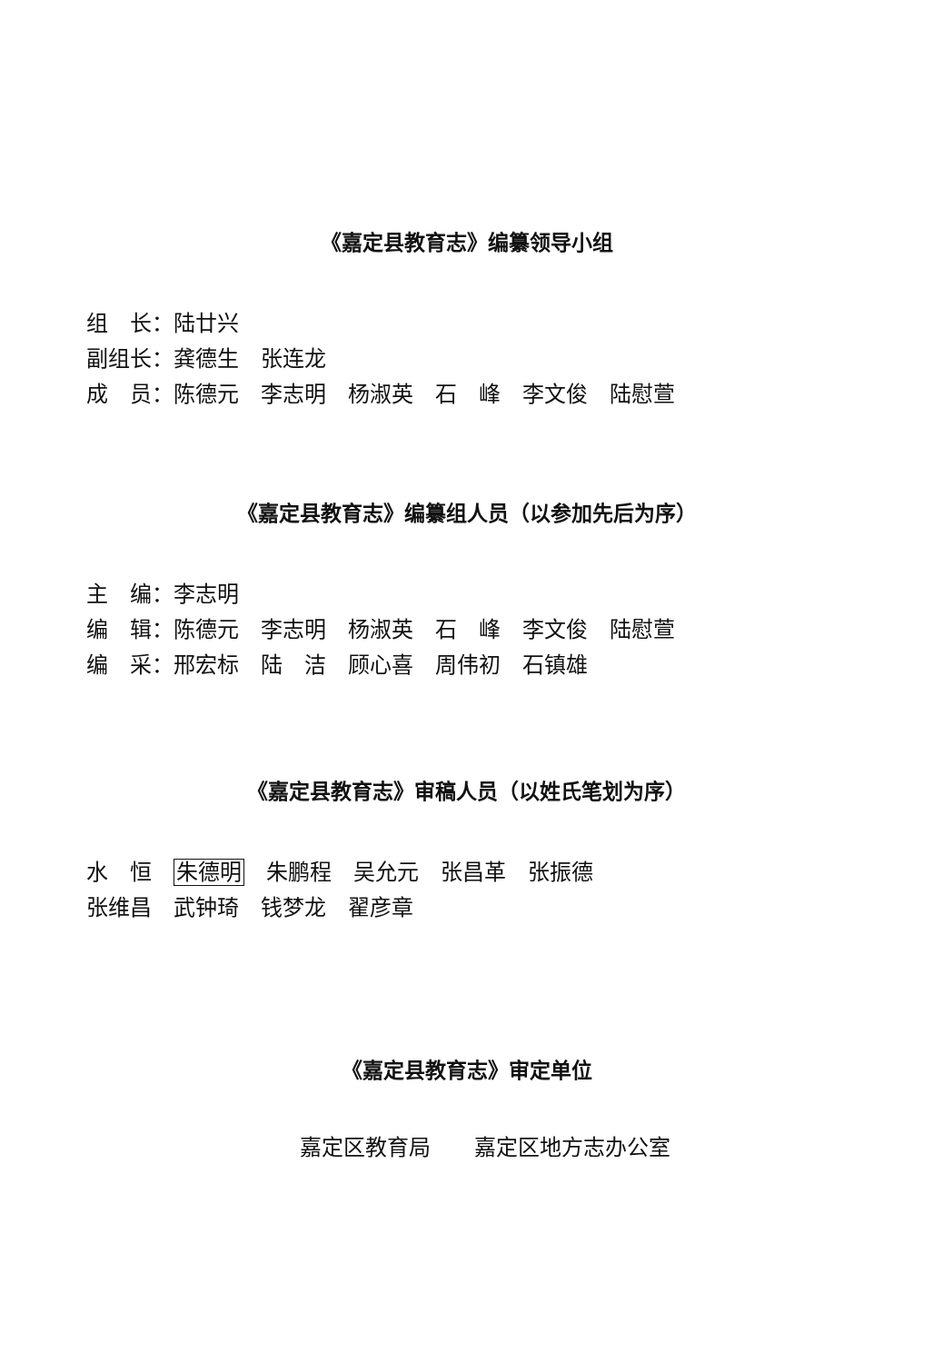《嘉定县教育志》编纂领导小组
组　长：陆廿兴
副组长：龚德生　张连龙
成　员：陈德元　李志明　杨淑英　石　峰　李文俊　陆慰萱
《嘉定县教育志》编纂组人员（以参加先后为序）
主　编：李志明
编　辑：陈德元　李志明　杨淑英　石　峰　李文俊　陆慰萱
编　采：邢宏标　陆　洁　顾心喜　周伟初　石镇雄
《嘉定县教育志》审稿人员（以姓氏笔划为序）
水　恒　朱德明　朱鹏程　吴允元　张昌革　张振德
张维昌　武钟琦　钱梦龙　翟彦章
《嘉定县教育志》审定单位
嘉定区教育局　　嘉定区地方志办公室